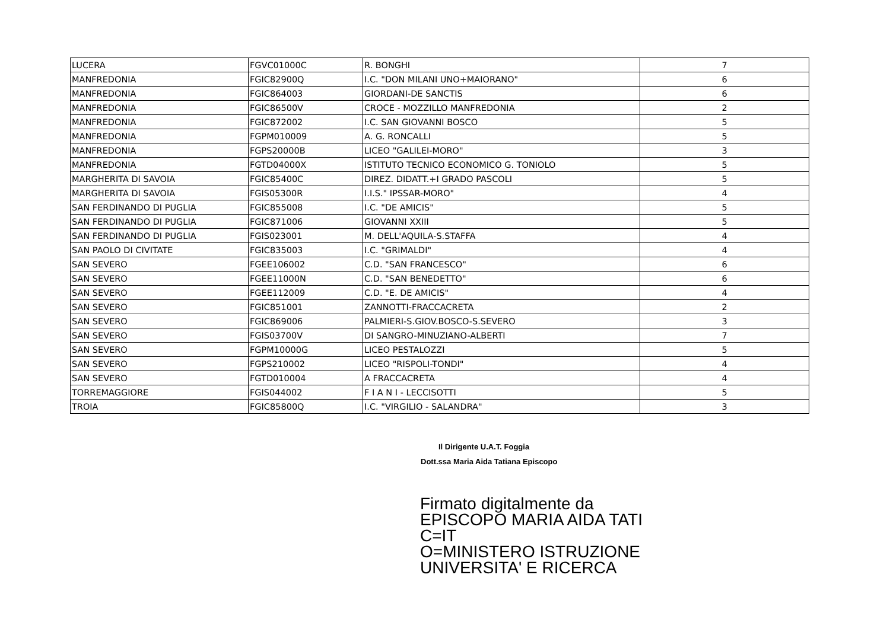| LUCERA | FGVC01000C | R. BONGHI | 7 |
| MANFREDONIA | FGIC82900Q | I.C. "DON MILANI UNO+MAIORANO" | 6 |
| MANFREDONIA | FGIC864003 | GIORDANI-DE SANCTIS | 6 |
| MANFREDONIA | FGIC86500V | CROCE - MOZZILLO MANFREDONIA | 2 |
| MANFREDONIA | FGIC872002 | I.C. SAN GIOVANNI BOSCO | 5 |
| MANFREDONIA | FGPM010009 | A. G. RONCALLI | 5 |
| MANFREDONIA | FGPS20000B | LICEO "GALILEI-MORO" | 3 |
| MANFREDONIA | FGTD04000X | ISTITUTO TECNICO ECONOMICO G. TONIOLO | 5 |
| MARGHERITA DI SAVOIA | FGIC85400C | DIREZ. DIDATT.+I GRADO PASCOLI | 5 |
| MARGHERITA DI SAVOIA | FGIS05300R | I.I.S." IPSSAR-MORO" | 4 |
| SAN FERDINANDO DI PUGLIA | FGIC855008 | I.C. "DE AMICIS" | 5 |
| SAN FERDINANDO DI PUGLIA | FGIC871006 | GIOVANNI XXIII | 5 |
| SAN FERDINANDO DI PUGLIA | FGIS023001 | M. DELL'AQUILA-S.STAFFA | 4 |
| SAN PAOLO DI CIVITATE | FGIC835003 | I.C. "GRIMALDI" | 4 |
| SAN SEVERO | FGEE106002 | C.D. "SAN FRANCESCO" | 6 |
| SAN SEVERO | FGEE11000N | C.D. "SAN BENEDETTO" | 6 |
| SAN SEVERO | FGEE112009 | C.D. "E. DE AMICIS" | 4 |
| SAN SEVERO | FGIC851001 | ZANNOTTI-FRACCACRETA | 2 |
| SAN SEVERO | FGIC869006 | PALMIERI-S.GIOV.BOSCO-S.SEVERO | 3 |
| SAN SEVERO | FGIS03700V | DI SANGRO-MINUZIANO-ALBERTI | 7 |
| SAN SEVERO | FGPM10000G | LICEO PESTALOZZI | 5 |
| SAN SEVERO | FGPS210002 | LICEO "RISPOLI-TONDI" | 4 |
| SAN SEVERO | FGTD010004 | A FRACCACRETA | 4 |
| TORREMAGGIORE | FGIS044002 | F I A N I - LECCISOTTI | 5 |
| TROIA | FGIC85800Q | I.C. "VIRGILIO - SALANDRA" | 3 |
Il Dirigente U.A.T. Foggia
Dott.ssa Maria Aida Tatiana Episcopo
Firmato digitalmente da
EPISCOPO MARIA AIDA TATI
C=IT
O=MINISTERO ISTRUZIONE
UNIVERSITA' E RICERCA